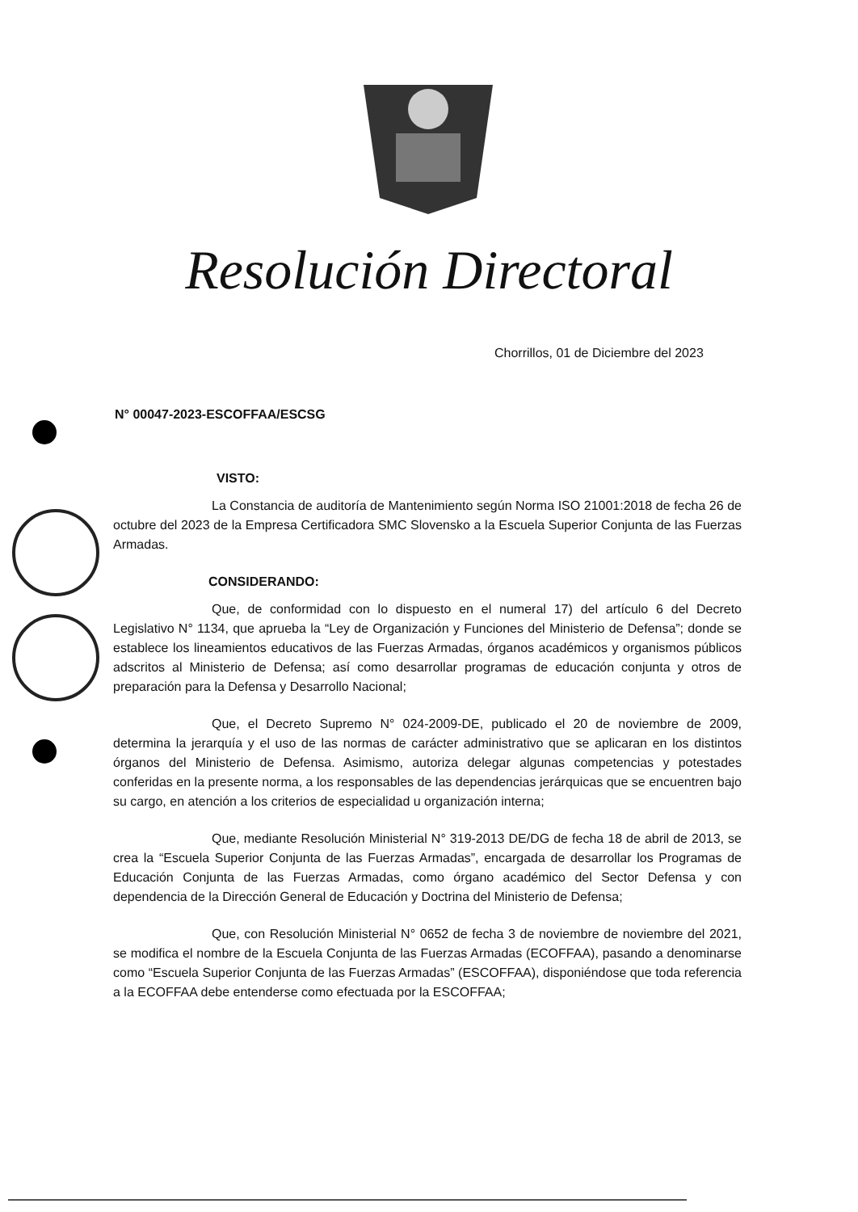Resolución Directoral
Chorrillos, 01 de Diciembre del 2023
N° 00047-2023-ESCOFFAA/ESCSG
VISTO:
La Constancia de auditoría de Mantenimiento según Norma ISO 21001:2018 de fecha 26 de octubre del 2023 de la Empresa Certificadora SMC Slovensko a la Escuela Superior Conjunta de las Fuerzas Armadas.
CONSIDERANDO:
Que, de conformidad con lo dispuesto en el numeral 17) del artículo 6 del Decreto Legislativo N° 1134, que aprueba la “Ley de Organización y Funciones del Ministerio de Defensa”; donde se establece los lineamientos educativos de las Fuerzas Armadas, órganos académicos y organismos públicos adscritos al Ministerio de Defensa; así como desarrollar programas de educación conjunta y otros de preparación para la Defensa y Desarrollo Nacional;
Que, el Decreto Supremo N° 024-2009-DE, publicado el 20 de noviembre de 2009, determina la jerarquía y el uso de las normas de carácter administrativo que se aplicaran en los distintos órganos del Ministerio de Defensa. Asimismo, autoriza delegar algunas competencias y potestades conferidas en la presente norma, a los responsables de las dependencias jerárquicas que se encuentren bajo su cargo, en atención a los criterios de especialidad u organización interna;
Que, mediante Resolución Ministerial N° 319-2013 DE/DG de fecha 18 de abril de 2013, se crea la “Escuela Superior Conjunta de las Fuerzas Armadas”, encargada de desarrollar los Programas de Educación Conjunta de las Fuerzas Armadas, como órgano académico del Sector Defensa y con dependencia de la Dirección General de Educación y Doctrina del Ministerio de Defensa;
Que, con Resolución Ministerial N° 0652 de fecha 3 de noviembre de noviembre del 2021, se modifica el nombre de la Escuela Conjunta de las Fuerzas Armadas (ECOFFAA), pasando a denominarse como “Escuela Superior Conjunta de las Fuerzas Armadas” (ESCOFFAA), disponiéndose que toda referencia a la ECOFFAA debe entenderse como efectuada por la ESCOFFAA;